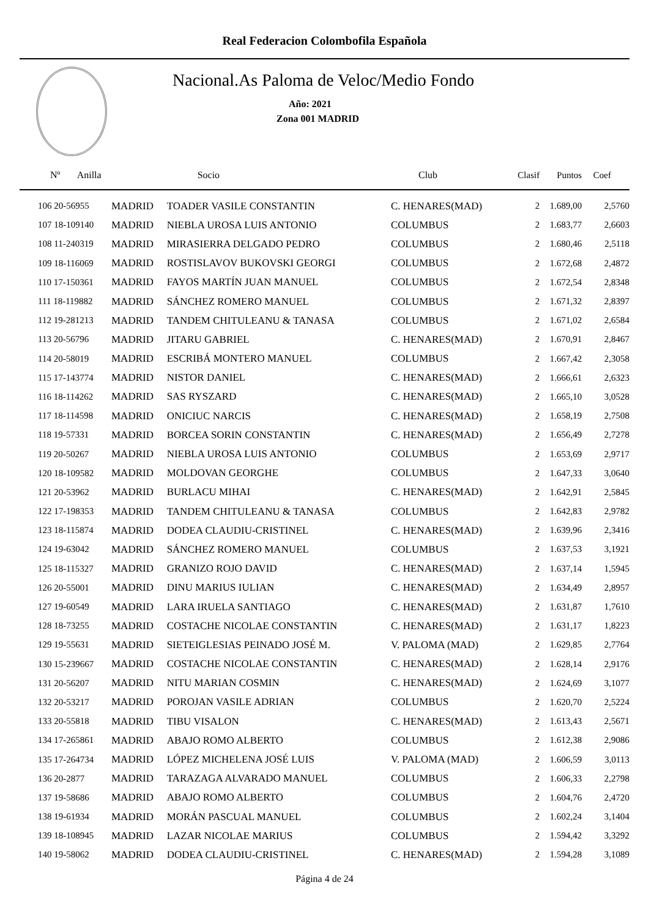Real Federacion Colombofila Española
Nacional.As Paloma de Veloc/Medio Fondo
Año: 2021
Zona 001 MADRID
| Nº Anilla | | Socio | Club | Clasif | Puntos | Coef |
| --- | --- | --- | --- | --- | --- | --- |
| 106 20-56955 | MADRID | TOADER VASILE CONSTANTIN | C. HENARES(MAD) | 2 | 1.689,00 | 2,5760 |
| 107 18-109140 | MADRID | NIEBLA UROSA LUIS ANTONIO | COLUMBUS | 2 | 1.683,77 | 2,6603 |
| 108 11-240319 | MADRID | MIRASIERRA DELGADO PEDRO | COLUMBUS | 2 | 1.680,46 | 2,5118 |
| 109 18-116069 | MADRID | ROSTISLAVOV BUKOVSKI GEORGI | COLUMBUS | 2 | 1.672,68 | 2,4872 |
| 110 17-150361 | MADRID | FAYOS MARTÍN JUAN MANUEL | COLUMBUS | 2 | 1.672,54 | 2,8348 |
| 111 18-119882 | MADRID | SÁNCHEZ ROMERO MANUEL | COLUMBUS | 2 | 1.671,32 | 2,8397 |
| 112 19-281213 | MADRID | TANDEM CHITULEANU & TANASA | COLUMBUS | 2 | 1.671,02 | 2,6584 |
| 113 20-56796 | MADRID | JITARU GABRIEL | C. HENARES(MAD) | 2 | 1.670,91 | 2,8467 |
| 114 20-58019 | MADRID | ESCRIBÁ MONTERO MANUEL | COLUMBUS | 2 | 1.667,42 | 2,3058 |
| 115 17-143774 | MADRID | NISTOR DANIEL | C. HENARES(MAD) | 2 | 1.666,61 | 2,6323 |
| 116 18-114262 | MADRID | SAS RYSZARD | C. HENARES(MAD) | 2 | 1.665,10 | 3,0528 |
| 117 18-114598 | MADRID | ONICIUC NARCIS | C. HENARES(MAD) | 2 | 1.658,19 | 2,7508 |
| 118 19-57331 | MADRID | BORCEA SORIN CONSTANTIN | C. HENARES(MAD) | 2 | 1.656,49 | 2,7278 |
| 119 20-50267 | MADRID | NIEBLA UROSA LUIS ANTONIO | COLUMBUS | 2 | 1.653,69 | 2,9717 |
| 120 18-109582 | MADRID | MOLDOVAN GEORGHE | COLUMBUS | 2 | 1.647,33 | 3,0640 |
| 121 20-53962 | MADRID | BURLACU MIHAI | C. HENARES(MAD) | 2 | 1.642,91 | 2,5845 |
| 122 17-198353 | MADRID | TANDEM CHITULEANU & TANASA | COLUMBUS | 2 | 1.642,83 | 2,9782 |
| 123 18-115874 | MADRID | DODEA CLAUDIU-CRISTINEL | C. HENARES(MAD) | 2 | 1.639,96 | 2,3416 |
| 124 19-63042 | MADRID | SÁNCHEZ ROMERO MANUEL | COLUMBUS | 2 | 1.637,53 | 3,1921 |
| 125 18-115327 | MADRID | GRANIZO ROJO DAVID | C. HENARES(MAD) | 2 | 1.637,14 | 1,5945 |
| 126 20-55001 | MADRID | DINU MARIUS IULIAN | C. HENARES(MAD) | 2 | 1.634,49 | 2,8957 |
| 127 19-60549 | MADRID | LARA IRUELA SANTIAGO | C. HENARES(MAD) | 2 | 1.631,87 | 1,7610 |
| 128 18-73255 | MADRID | COSTACHE NICOLAE CONSTANTIN | C. HENARES(MAD) | 2 | 1.631,17 | 1,8223 |
| 129 19-55631 | MADRID | SIETEIGLESIAS PEINADO JOSÉ M. | V. PALOMA (MAD) | 2 | 1.629,85 | 2,7764 |
| 130 15-239667 | MADRID | COSTACHE NICOLAE CONSTANTIN | C. HENARES(MAD) | 2 | 1.628,14 | 2,9176 |
| 131 20-56207 | MADRID | NITU MARIAN COSMIN | C. HENARES(MAD) | 2 | 1.624,69 | 3,1077 |
| 132 20-53217 | MADRID | POROJAN VASILE ADRIAN | COLUMBUS | 2 | 1.620,70 | 2,5224 |
| 133 20-55818 | MADRID | TIBU VISALON | C. HENARES(MAD) | 2 | 1.613,43 | 2,5671 |
| 134 17-265861 | MADRID | ABAJO ROMO ALBERTO | COLUMBUS | 2 | 1.612,38 | 2,9086 |
| 135 17-264734 | MADRID | LÓPEZ MICHELENA JOSÉ LUIS | V. PALOMA (MAD) | 2 | 1.606,59 | 3,0113 |
| 136 20-2877 | MADRID | TARAZAGA ALVARADO MANUEL | COLUMBUS | 2 | 1.606,33 | 2,2798 |
| 137 19-58686 | MADRID | ABAJO ROMO ALBERTO | COLUMBUS | 2 | 1.604,76 | 2,4720 |
| 138 19-61934 | MADRID | MORÁN PASCUAL MANUEL | COLUMBUS | 2 | 1.602,24 | 3,1404 |
| 139 18-108945 | MADRID | LAZAR NICOLAE MARIUS | COLUMBUS | 2 | 1.594,42 | 3,3292 |
| 140 19-58062 | MADRID | DODEA CLAUDIU-CRISTINEL | C. HENARES(MAD) | 2 | 1.594,28 | 3,1089 |
Página 4 de 24